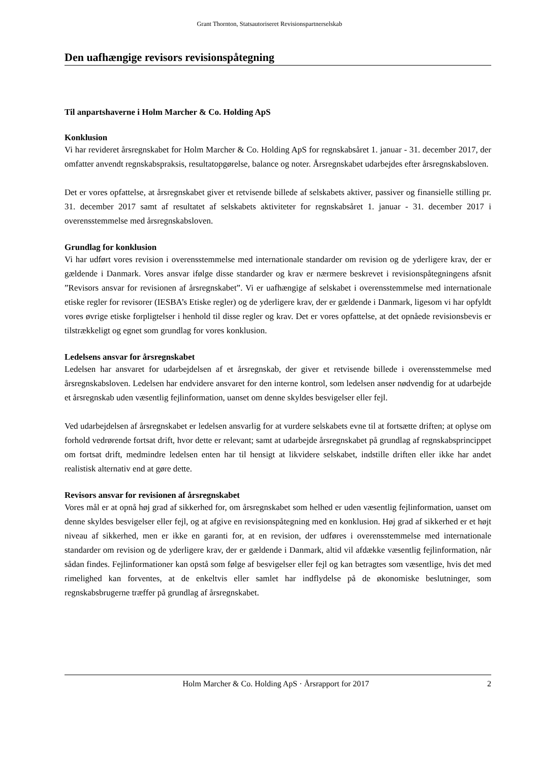Grant Thornton, Statsautoriseret Revisionspartnerselskab
Den uafhængige revisors revisionspåtegning
Til anpartshaverne i Holm Marcher & Co. Holding ApS
Konklusion
Vi har revideret årsregnskabet for Holm Marcher & Co. Holding ApS for regnskabsåret 1. januar - 31. december 2017, der omfatter anvendt regnskabspraksis, resultatopgørelse, balance og noter. Årsregnskabet udarbejdes efter årsregnskabsloven.
Det er vores opfattelse, at årsregnskabet giver et retvisende billede af selskabets aktiver, passiver og finansielle stilling pr. 31. december 2017 samt af resultatet af selskabets aktiviteter for regnskabsåret 1. januar - 31. december 2017 i overensstemmelse med årsregnskabsloven.
Grundlag for konklusion
Vi har udført vores revision i overensstemmelse med internationale standarder om revision og de yderligere krav, der er gældende i Danmark. Vores ansvar ifølge disse standarder og krav er nærmere beskrevet i revisionspåtegningens afsnit ”Revisors ansvar for revisionen af årsregnskabet”. Vi er uafhængige af selskabet i overensstemmelse med internationale etiske regler for revisorer (IESBA’s Etiske regler) og de yderligere krav, der er gældende i Danmark, ligesom vi har opfyldt vores øvrige etiske forpligtelser i henhold til disse regler og krav. Det er vores opfattelse, at det opnåede revisionsbevis er tilstrækkeligt og egnet som grundlag for vores konklusion.
Ledelsens ansvar for årsregnskabet
Ledelsen har ansvaret for udarbejdelsen af et årsregnskab, der giver et retvisende billede i overensstemmelse med årsregnskabsloven. Ledelsen har endvidere ansvaret for den interne kontrol, som ledelsen anser nødvendig for at udarbejde et årsregnskab uden væsentlig fejlinformation, uanset om denne skyldes besvigelser eller fejl.
Ved udarbejdelsen af årsregnskabet er ledelsen ansvarlig for at vurdere selskabets evne til at fortsætte driften; at oplyse om forhold vedrørende fortsat drift, hvor dette er relevant; samt at udarbejde årsregnskabet på grundlag af regnskabsprincippet om fortsat drift, medmindre ledelsen enten har til hensigt at likvidere selskabet, indstille driften eller ikke har andet realistisk alternativ end at gøre dette.
Revisors ansvar for revisionen af årsregnskabet
Vores mål er at opnå høj grad af sikkerhed for, om årsregnskabet som helhed er uden væsentlig fejlinformation, uanset om denne skyldes besvigelser eller fejl, og at afgive en revisionspåtegning med en konklusion. Høj grad af sikkerhed er et højt niveau af sikkerhed, men er ikke en garanti for, at en revision, der udføres i overensstemmelse med internationale standarder om revision og de yderligere krav, der er gældende i Danmark, altid vil afdække væsentlig fejlinformation, når sådan findes. Fejlinformationer kan opstå som følge af besvigelser eller fejl og kan betragtes som væsentlige, hvis det med rimelighed kan forventes, at de enkeltvis eller samlet har indflydelse på de økonomiske beslutninger, som regnskabsbrugerne træffer på grundlag af årsregnskabet.
Holm Marcher & Co. Holding ApS · Årsrapport for 2017 2